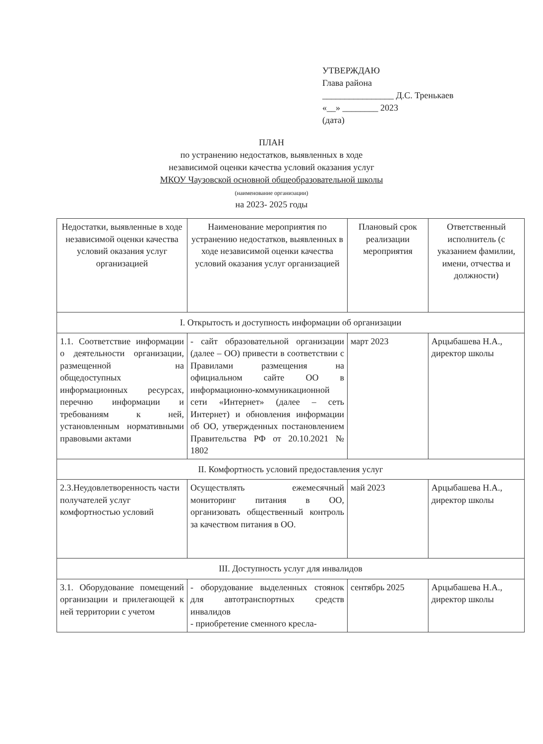УТВЕРЖДАЮ
Глава района
________________ Д.С. Тренькаев
«__» ________ 2023
(дата)
ПЛАН
по устранению недостатков, выявленных в ходе
независимой оценки качества условий оказания услуг
МКОУ Чаузовской основной общеобразовательной школы
(наименование организации)
на 2023- 2025 годы
| Недостатки, выявленные в ходе независимой оценки качества условий оказания услуг организацией | Наименование мероприятия по устранению недостатков, выявленных в ходе независимой оценки качества условий оказания услуг организацией | Плановый срок реализации мероприятия | Ответственный исполнитель (с указанием фамилии, имени, отчества и должности) |
| --- | --- | --- | --- |
| I. Открытость и доступность информации об организации | | | |
| 1.1. Соответствие информации о деятельности организации, размещенной на общедоступных информационных ресурсах, перечню информации и требованиям к ней, установленным нормативными правовыми актами | - сайт образовательной организации (далее – ОО) привести в соответствии с Правилами размещения на официальном сайте ОО в информационно-коммуникационной сети «Интернет» (далее – сеть Интернет) и обновления информации об ОО, утвержденных постановлением Правительства РФ от 20.10.2021 № 1802 | март 2023 | Арцыбашева Н.А., директор школы |
| II. Комфортность условий предоставления услуг | | | |
| 2.3.Неудовлетворенность части получателей услуг комфортностью условий | Осуществлять ежемесячный мониторинг питания в ОО, организовать общественный контроль за качеством питания в ОО. | май 2023 | Арцыбашева Н.А., директор школы |
| III. Доступность услуг для инвалидов | | | |
| 3.1. Оборудование помещений организации и прилегающей к ней территории с учетом | - оборудование выделенных стоянок для автотранспортных средств инвалидов - приобретение сменного кресла- | сентябрь 2025 | Арцыбашева Н.А., директор школы |